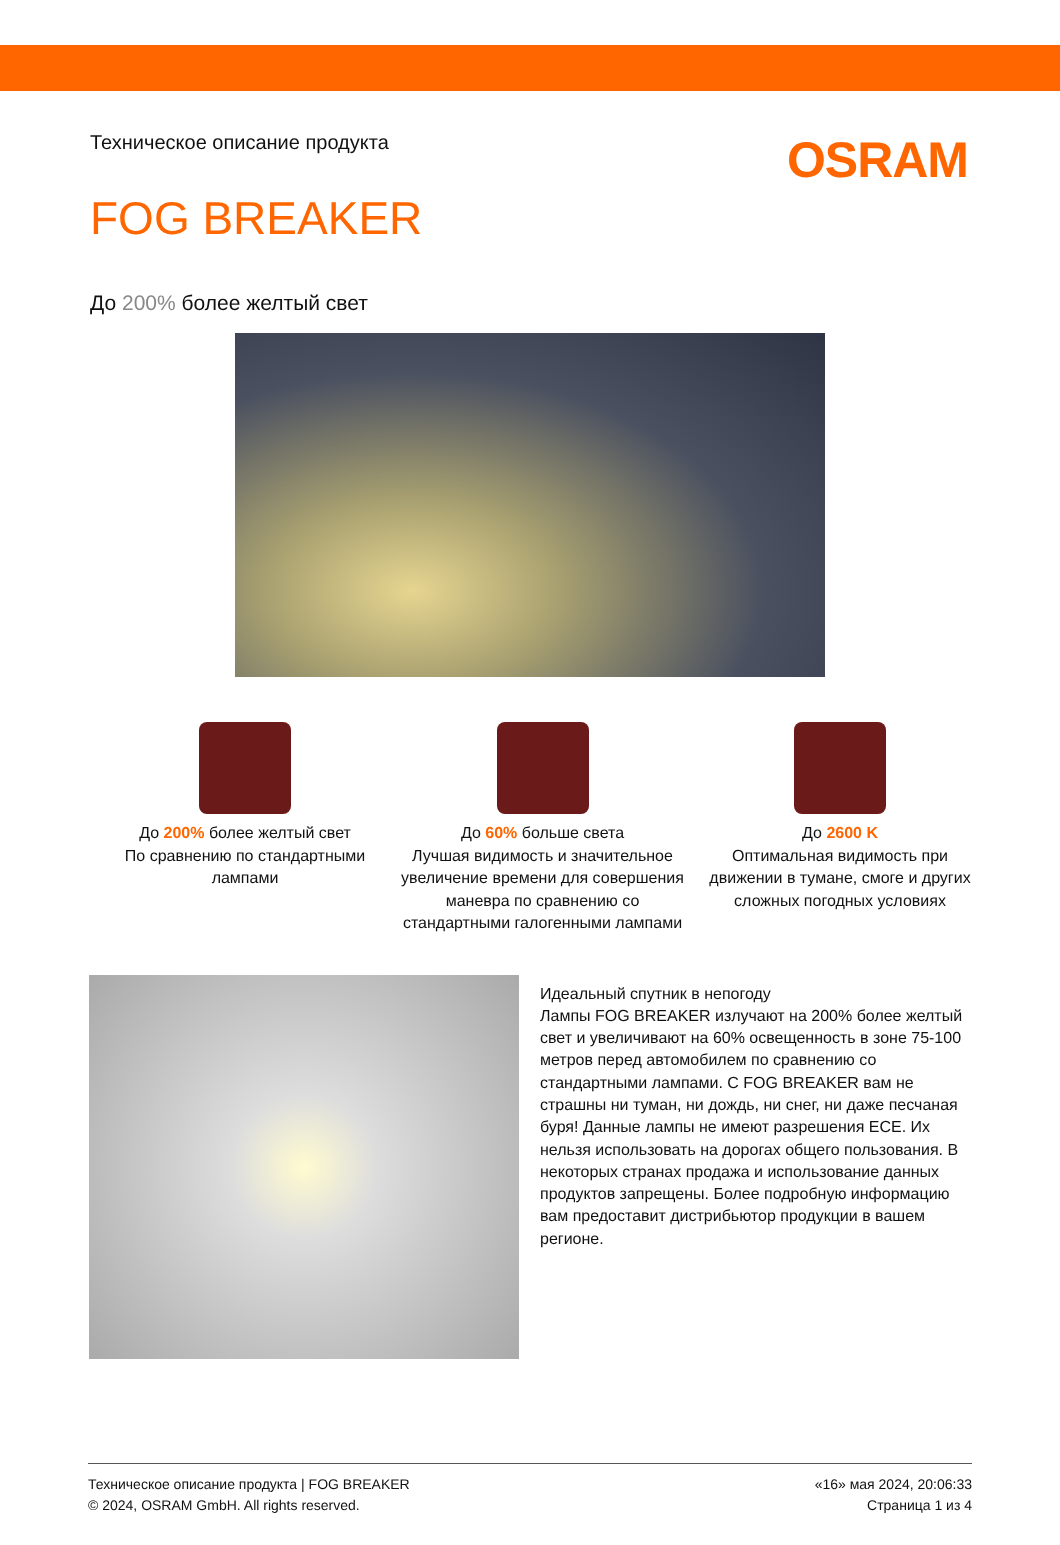Техническое описание продукта
OSRAM
FOG BREAKER
До 200% более желтый свет
До 200% более желтый свет
По сравнению по стандартными лампами
До 60% больше света
Лучшая видимость и значительное увеличение времени для совершения маневра по сравнению со стандартными галогенными лампами
До 2600 K
Оптимальная видимость при движении в тумане, смоге и других сложных погодных условиях
Идеальный спутник в непогоду
Лампы FOG BREAKER излучают на 200% более желтый свет и увеличивают на 60% освещенность в зоне 75-100 метров перед автомобилем по сравнению со стандартными лампами. С FOG BREAKER вам не страшны ни туман, ни дождь, ни снег, ни даже песчаная буря! Данные лампы не имеют разрешения ECE. Их нельзя использовать на дорогах общего пользования. В некоторых странах продажа и использование данных продуктов запрещены. Более подробную информацию вам предоставит дистрибьютор продукции в вашем регионе.
Техническое описание продукта | FOG BREAKER
© 2024, OSRAM GmbH. All rights reserved.
«16» мая 2024, 20:06:33
Страница 1 из 4